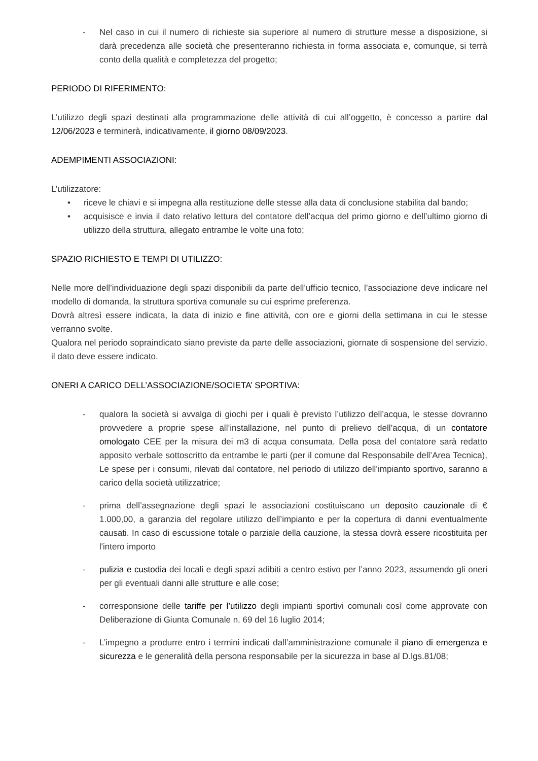- Nel caso in cui il numero di richieste sia superiore al numero di strutture messe a disposizione, si darà precedenza alle società che presenteranno richiesta in forma associata e, comunque, si terrà conto della qualità e completezza del progetto;
PERIODO DI RIFERIMENTO:
L’utilizzo degli spazi destinati alla programmazione delle attività di cui all’oggetto, è concesso a partire dal 12/06/2023 e terminerà, indicativamente, il giorno 08/09/2023.
ADEMPIMENTI ASSOCIAZIONI:
L’utilizzatore:
• riceve le chiavi e si impegna alla restituzione delle stesse alla data di conclusione stabilita dal bando;
• acquisisce e invia il dato relativo lettura del contatore dell’acqua del primo giorno e dell’ultimo giorno di utilizzo della struttura, allegato entrambe le volte una foto;
SPAZIO RICHIESTO E TEMPI DI UTILIZZO:
Nelle more dell’individuazione degli spazi disponibili da parte dell’ufficio tecnico, l’associazione deve indicare nel modello di domanda, la struttura sportiva comunale su cui esprime preferenza.
Dovrà altresì essere indicata, la data di inizio e fine attività, con ore e giorni della settimana in cui le stesse verranno svolte.
Qualora nel periodo sopraindicato siano previste da parte delle associazioni, giornate di sospensione del servizio, il dato deve essere indicato.
ONERI A CARICO DELL’ASSOCIAZIONE/SOCIETA’ SPORTIVA:
- qualora la società si avvalga di giochi per i quali è previsto l’utilizzo dell’acqua, le stesse dovranno provvedere a proprie spese all’installazione, nel punto di prelievo dell’acqua, di un contatore omologato CEE per la misura dei m3 di acqua consumata. Della posa del contatore sarà redatto apposito verbale sottoscritto da entrambe le parti (per il comune dal Responsabile dell’Area Tecnica), Le spese per i consumi, rilevati dal contatore, nel periodo di utilizzo dell’impianto sportivo, saranno a carico della società utilizzatrice;
- prima dell’assegnazione degli spazi le associazioni costituiscano un deposito cauzionale di € 1.000,00, a garanzia del regolare utilizzo dell’impianto e per la copertura di danni eventualmente causati. In caso di escussione totale o parziale della cauzione, la stessa dovrà essere ricostituita per l'intero importo
- pulizia e custodia dei locali e degli spazi adibiti a centro estivo per l’anno 2023, assumendo gli oneri per gli eventuali danni alle strutture e alle cose;
- corresponsione delle tariffe per l’utilizzo degli impianti sportivi comunali così come approvate con Deliberazione di Giunta Comunale n. 69 del 16 luglio 2014;
- L’impegno a produrre entro i termini indicati dall’amministrazione comunale il piano di emergenza e sicurezza e le generalità della persona responsabile per la sicurezza in base al D.lgs.81/08;